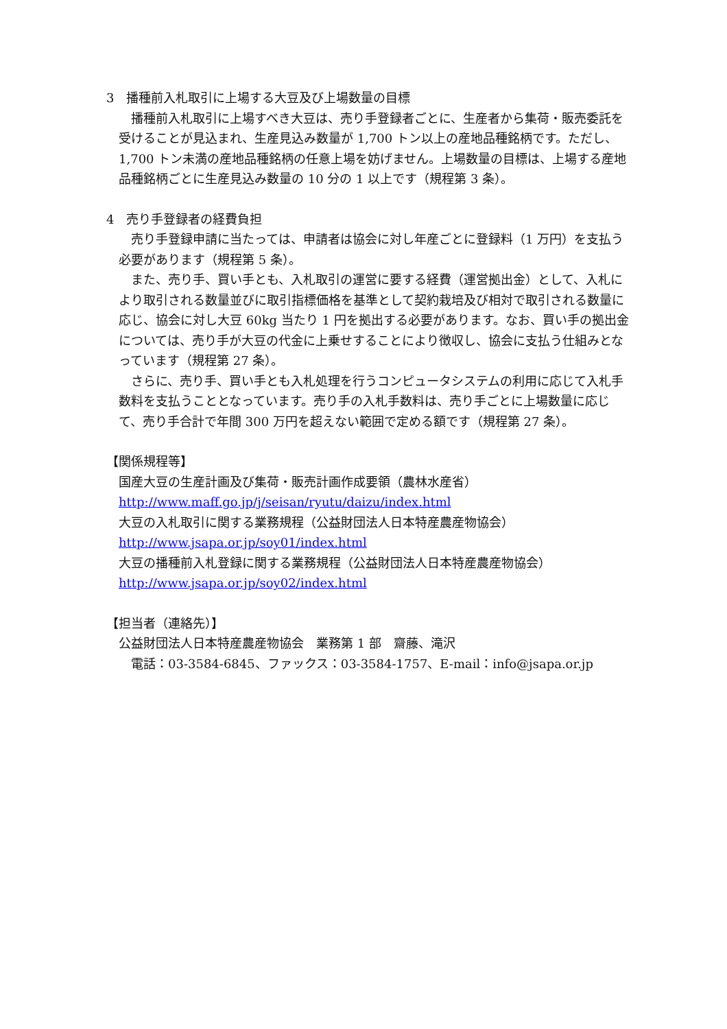3　播種前入札取引に上場する大豆及び上場数量の目標
　播種前入札取引に上場すべき大豆は、売り手登録者ごとに、生産者から集荷・販売委託を受けることが見込まれ、生産見込み数量が 1,700 トン以上の産地品種銘柄です。ただし、1,700 トン未満の産地品種銘柄の任意上場を妨げません。上場数量の目標は、上場する産地品種銘柄ごとに生産見込み数量の 10 分の 1 以上です（規程第 3 条）。
4　売り手登録者の経費負担
　売り手登録申請に当たっては、申請者は協会に対し年産ごとに登録料（1 万円）を支払う必要があります（規程第 5 条）。
　また、売り手、買い手とも、入札取引の運営に要する経費（運営拠出金）として、入札により取引される数量並びに取引指標価格を基準として契約栽培及び相対で取引される数量に応じ、協会に対し大豆 60kg 当たり 1 円を拠出する必要があります。なお、買い手の拠出金については、売り手が大豆の代金に上乗せすることにより徴収し、協会に支払う仕組みとなっています（規程第 27 条）。
　さらに、売り手、買い手とも入札処理を行うコンピュータシステムの利用に応じて入札手数料を支払うこととなっています。売り手の入札手数料は、売り手ごとに上場数量に応じて、売り手合計で年間 300 万円を超えない範囲で定める額です（規程第 27 条）。
【関係規程等】
国産大豆の生産計画及び集荷・販売計画作成要領（農林水産省）
http://www.maff.go.jp/j/seisan/ryutu/daizu/index.html
大豆の入札取引に関する業務規程（公益財団法人日本特産農産物協会）
http://www.jsapa.or.jp/soy01/index.html
大豆の播種前入札登録に関する業務規程（公益財団法人日本特産農産物協会）
http://www.jsapa.or.jp/soy02/index.html
【担当者（連絡先）】
公益財団法人日本特産農産物協会　業務第 1 部　齋藤、滝沢
　電話：03-3584-6845、ファックス：03-3584-1757、E-mail：info@jsapa.or.jp